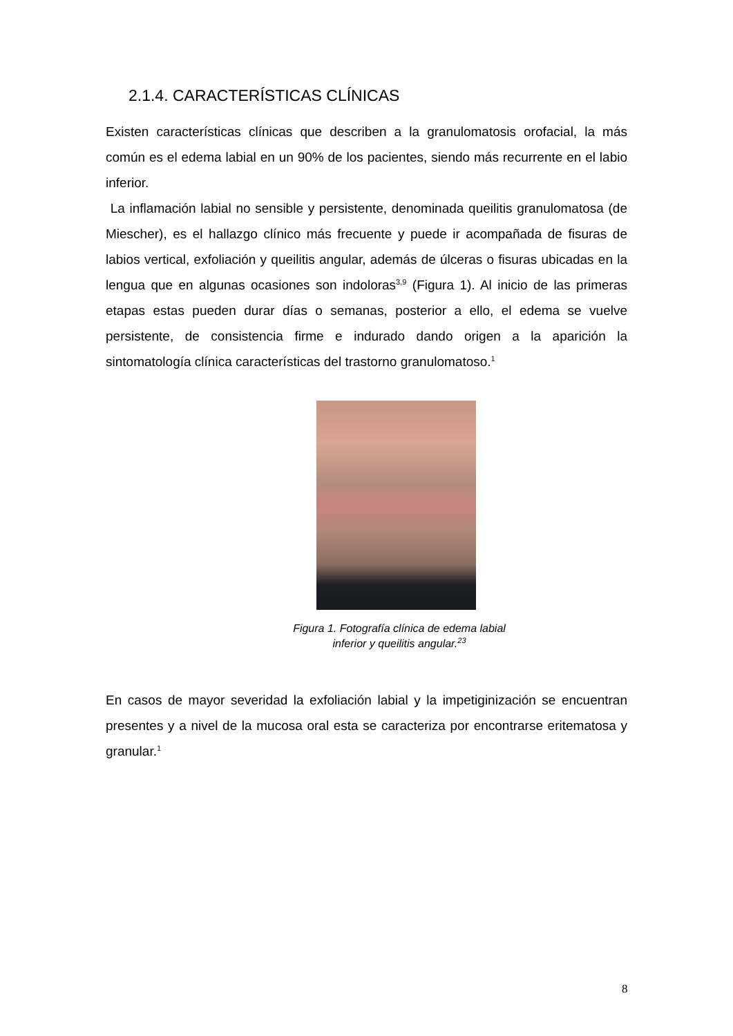2.1.4. CARACTERÍSTICAS CLÍNICAS
Existen características clínicas que describen a la granulomatosis orofacial, la más común es el edema labial en un 90% de los pacientes, siendo más recurrente en el labio inferior.
La inflamación labial no sensible y persistente, denominada queilitis granulomatosa (de Miescher), es el hallazgo clínico más frecuente y puede ir acompañada de fisuras de labios vertical, exfoliación y queilitis angular, además de úlceras o fisuras ubicadas en la lengua que en algunas ocasiones son indoloras<sup>3,9</sup> (Figura 1). Al inicio de las primeras etapas estas pueden durar días o semanas, posterior a ello, el edema se vuelve persistente, de consistencia firme e indurado dando origen a la aparición la sintomatología clínica características del trastorno granulomatoso.<sup>1</sup>
Figura 1. Fotografía clínica de edema labial
inferior y queilitis angular.<sup>23</sup>
En casos de mayor severidad la exfoliación labial y la impetiginización se encuentran presentes y a nivel de la mucosa oral esta se caracteriza por encontrarse eritematosa y granular.<sup>1</sup>
8